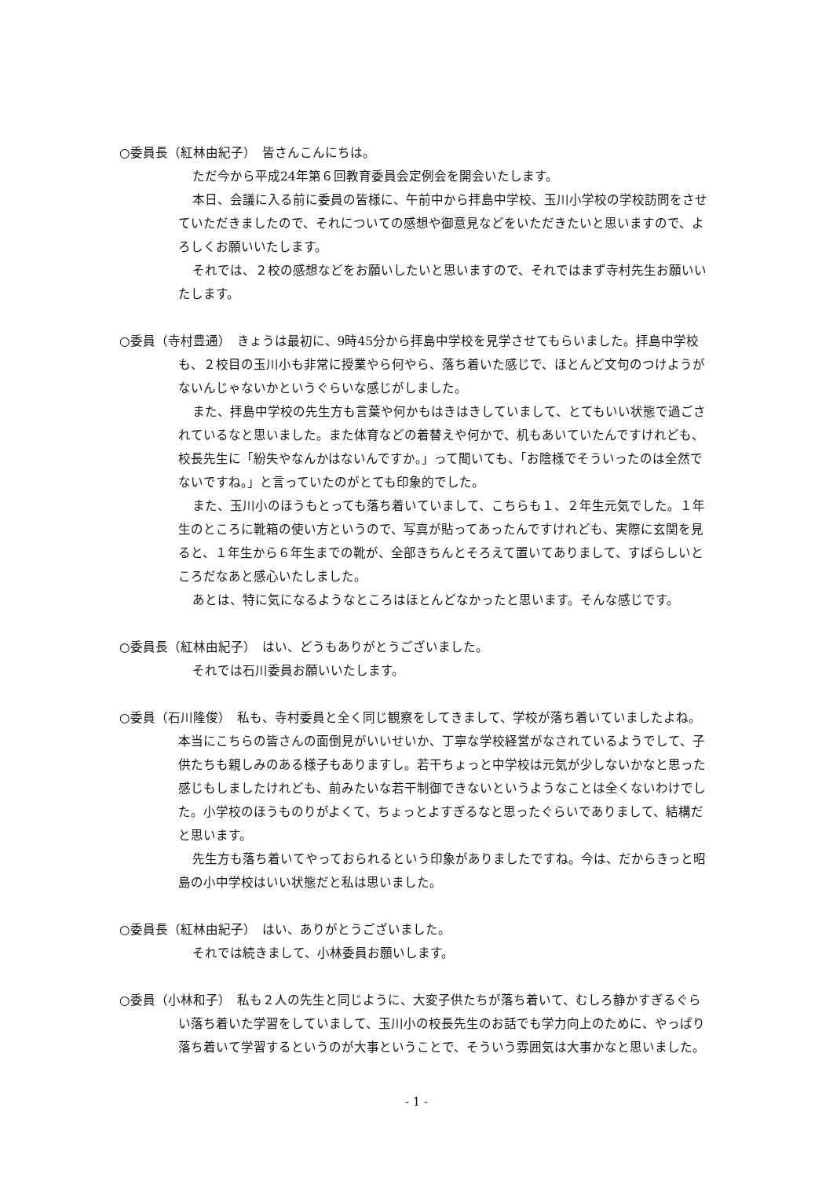○委員長（紅林由紀子）　皆さんこんにちは。
ただ今から平成24年第６回教育委員会定例会を開会いたします。
本日、会議に入る前に委員の皆様に、午前中から拝島中学校、玉川小学校の学校訪問をさせていただきましたので、それについての感想や御意見などをいただきたいと思いますので、よろしくお願いいたします。
それでは、２校の感想などをお願いしたいと思いますので、それではまず寺村先生お願いいたします。
○委員（寺村豊通）　きょうは最初に、9時45分から拝島中学校を見学させてもらいました。拝島中学校も、２校目の玉川小も非常に授業やら何やら、落ち着いた感じで、ほとんど文句のつけようがないんじゃないかというぐらいな感じがしました。
また、拝島中学校の先生方も言葉や何かもはきはきしていまして、とてもいい状態で過ごされているなと思いました。また体育などの着替えや何かで、机もあいていたんですけれども、校長先生に「紛失やなんかはないんですか。」って聞いても、「お陰様でそういったのは全然でないですね。」と言っていたのがとても印象的でした。
また、玉川小のほうもとっても落ち着いていまして、こちらも１、２年生元気でした。１年生のところに靴箱の使い方というので、写真が貼ってあったんですけれども、実際に玄関を見ると、１年生から６年生までの靴が、全部きちんとそろえて置いてありまして、すばらしいところだなあと感心いたしました。
あとは、特に気になるようなところはほとんどなかったと思います。そんな感じです。
○委員長（紅林由紀子）　はい、どうもありがとうございました。
それでは石川委員お願いいたします。
○委員（石川隆俊）　私も、寺村委員と全く同じ観察をしてきまして、学校が落ち着いていましたよね。本当にこちらの皆さんの面倒見がいいせいか、丁寧な学校経営がなされているようでして、子供たちも親しみのある様子もありますし。若干ちょっと中学校は元気が少しないかなと思った感じもしましたけれども、前みたいな若干制御できないというようなことは全くないわけでした。小学校のほうものりがよくて、ちょっとよすぎるなと思ったぐらいでありまして、結構だと思います。
先生方も落ち着いてやっておられるという印象がありましたですね。今は、だからきっと昭島の小中学校はいい状態だと私は思いました。
○委員長（紅林由紀子）　はい、ありがとうございました。
それでは続きまして、小林委員お願いします。
○委員（小林和子）　私も２人の先生と同じように、大変子供たちが落ち着いて、むしろ静かすぎるぐらい落ち着いた学習をしていまして、玉川小の校長先生のお話でも学力向上のために、やっぱり落ち着いて学習するというのが大事ということで、そういう雰囲気は大事かなと思いました。
- 1 -